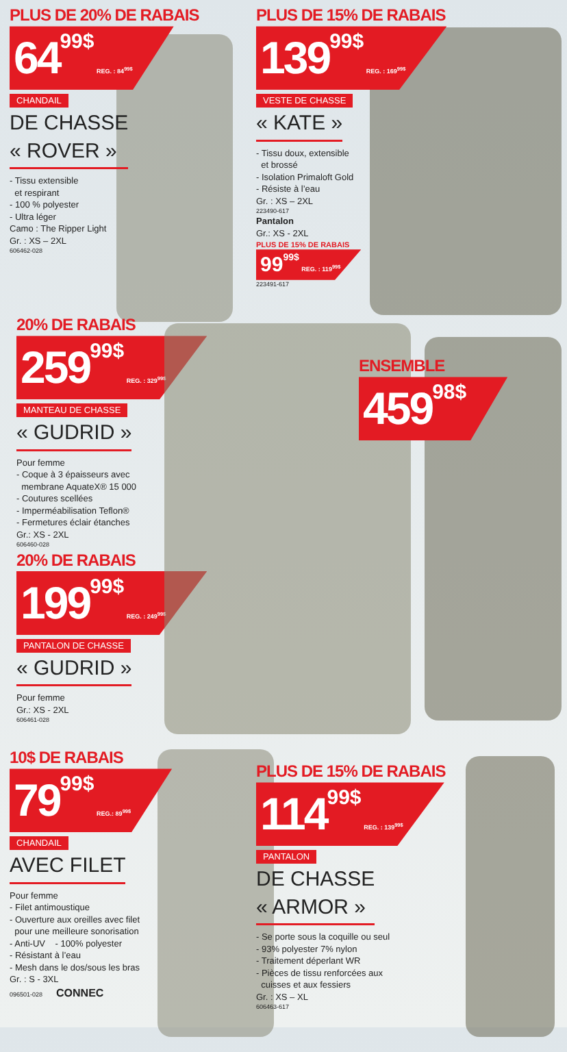PLUS DE 20% DE RABAIS
6499$ REG. : 84<sup>99$</sup>
CHANDAIL
DE CHASSE
« ROVER »
- Tissu extensible
et respirant
- 100 % polyester
- Ultra léger
Camo : The Ripper Light
Gr. : XS – 2XL
606462-028
PLUS DE 15% DE RABAIS
13999$ REG. : 169<sup>99$</sup>
VESTE DE CHASSE
« KATE »
- Tissu doux, extensible
et brossé
- Isolation Primaloft Gold
- Résiste à l’eau
Gr. : XS – 2XL
223490-617
Pantalon
Gr.: XS - 2XL
PLUS DE 15% DE RABAIS
9999$ REG. : 119<sup>99$</sup>
223491-617
20% DE RABAIS
25999$ REG. : 329<sup>99$</sup>
MANTEAU DE CHASSE
« GUDRID »
Pour femme
- Coque à 3 épaisseurs avec
membrane AquateX® 15 000
- Coutures scellées
- Imperméabilisation Teflon®
- Fermetures éclair étanches
Gr.: XS - 2XL
606460-028
20% DE RABAIS
19999$ REG. : 249<sup>99$</sup>
PANTALON DE CHASSE
« GUDRID »
Pour femme
Gr.: XS - 2XL
606461-028
ENSEMBLE
45998$
10$ DE RABAIS
7999$ REG.: 89<sup>99$</sup>
CHANDAIL
AVEC FILET
Pour femme
- Filet antimoustique
- Ouverture aux oreilles avec filet
pour une meilleure sonorisation
- Anti-UV - 100% polyester
- Résistant à l’eau
- Mesh dans le dos/sous les bras
Gr. : S - 3XL
096501-028 CONNEC
PLUS DE 15% DE RABAIS
11499$ REG. : 139<sup>99$</sup>
PANTALON
DE CHASSE
« ARMOR »
- Se porte sous la coquille ou seul
- 93% polyester 7% nylon
- Traitement déperlant WR
- Pièces de tissu renforcées aux
cuisses et aux fessiers
Gr. : XS – XL
606463-617